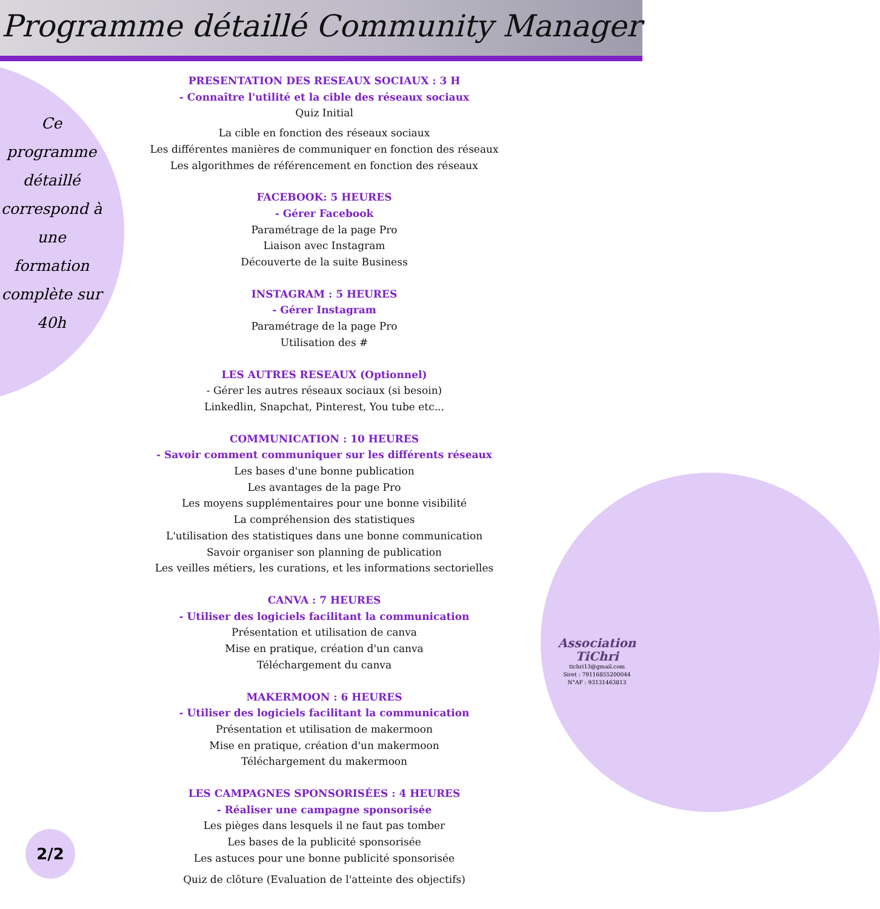Programme détaillé Community Manager
Ce
programme
détaillé
correspond à
une
formation
complète sur
40h
PRESENTATION DES RESEAUX SOCIAUX : 3 H
- Connaître l'utilité et la cible des réseaux sociaux
Quiz Initial
La cible en fonction des réseaux sociaux
Les différentes manières de communiquer en fonction des réseaux
Les algorithmes de référencement en fonction des réseaux
FACEBOOK: 5 HEURES
- Gérer Facebook
Paramétrage de la page Pro
Liaison avec Instagram
Découverte de la suite Business
INSTAGRAM : 5 HEURES
- Gérer Instagram
Paramétrage de la page Pro
Utilisation des #
LES AUTRES RESEAUX (Optionnel)
- Gérer les autres réseaux sociaux (si besoin)
Linkedlin, Snapchat, Pinterest, You tube etc...
COMMUNICATION : 10 HEURES
- Savoir comment communiquer sur les différents réseaux
Les bases d'une bonne publication
Les avantages de la page Pro
Les moyens supplémentaires pour une bonne visibilité
La compréhension des statistiques
L'utilisation des statistiques dans une bonne communication
Savoir organiser son planning de publication
Les veilles métiers, les curations, et les informations sectorielles
CANVA : 7 HEURES
- Utiliser des logiciels facilitant la communication
Présentation et utilisation de canva
Mise en pratique, création d'un canva
Téléchargement du canva
MAKERMOON : 6 HEURES
- Utiliser des logiciels facilitant la communication
Présentation et utilisation de makermoon
Mise en pratique, création d'un makermoon
Téléchargement du makermoon
LES CAMPAGNES SPONSORISÉES : 4 HEURES
- Réaliser une campagne sponsorisée
Les pièges dans lesquels il ne faut pas tomber
Les bases de la publicité sponsorisée
Les astuces pour une bonne publicité sponsorisée
Quiz de clôture (Evaluation de l'atteinte des objectifs)
Association
TiChri
tichri13@gmail.com
Siret : 79116855200044
N°AF : 93131463813
2/2